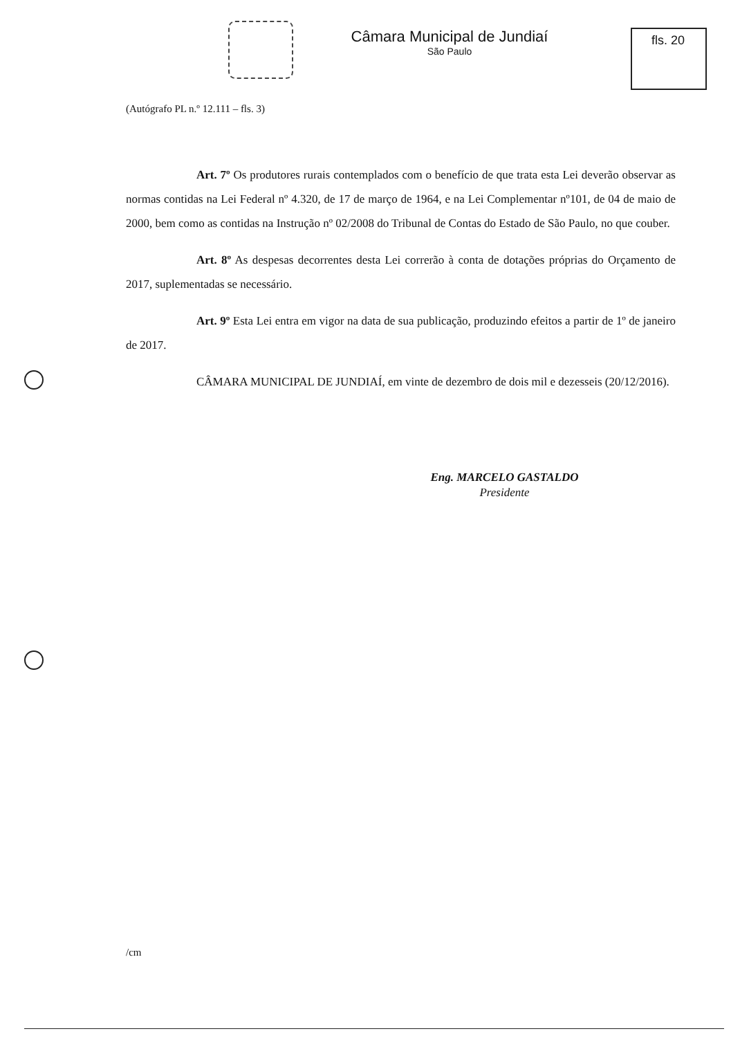Câmara Municipal de Jundiaí
São Paulo
fls. 20
(Autógrafo PL n.º 12.111 – fls. 3)
Art. 7º Os produtores rurais contemplados com o benefício de que trata esta Lei deverão observar as normas contidas na Lei Federal nº 4.320, de 17 de março de 1964, e na Lei Complementar nº101, de 04 de maio de 2000, bem como as contidas na Instrução nº 02/2008 do Tribunal de Contas do Estado de São Paulo, no que couber.
Art. 8º As despesas decorrentes desta Lei correrão à conta de dotações próprias do Orçamento de 2017, suplementadas se necessário.
Art. 9º Esta Lei entra em vigor na data de sua publicação, produzindo efeitos a partir de 1º de janeiro de 2017.
CÂMARA MUNICIPAL DE JUNDIAÍ, em vinte de dezembro de dois mil e dezesseis (20/12/2016).
Eng. MARCELO GASTALDO
Presidente
/cm